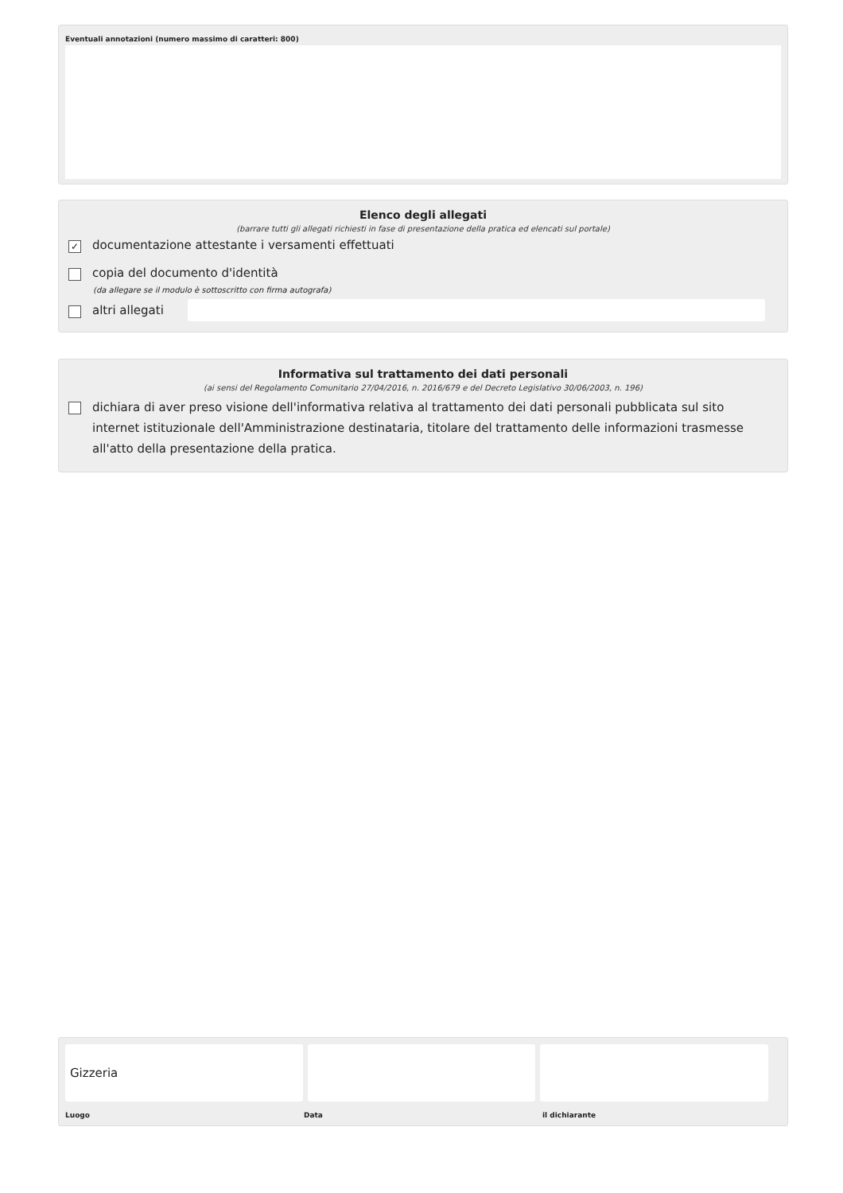Eventuali annotazioni (numero massimo di caratteri: 800)
Elenco degli allegati
(barrare tutti gli allegati richiesti in fase di presentazione della pratica ed elencati sul portale)
✓
documentazione attestante i versamenti effettuati
copia del documento d'identità
(da allegare se il modulo è sottoscritto con firma autografa)
altri allegati
Informativa sul trattamento dei dati personali
(ai sensi del Regolamento Comunitario 27/04/2016, n. 2016/679 e del Decreto Legislativo 30/06/2003, n. 196)
dichiara di aver preso visione dell'informativa relativa al trattamento dei dati personali pubblicata sul sito internet istituzionale dell'Amministrazione destinataria, titolare del trattamento delle informazioni trasmesse all'atto della presentazione della pratica.
Gizzeria
Luogo Data il dichiarante